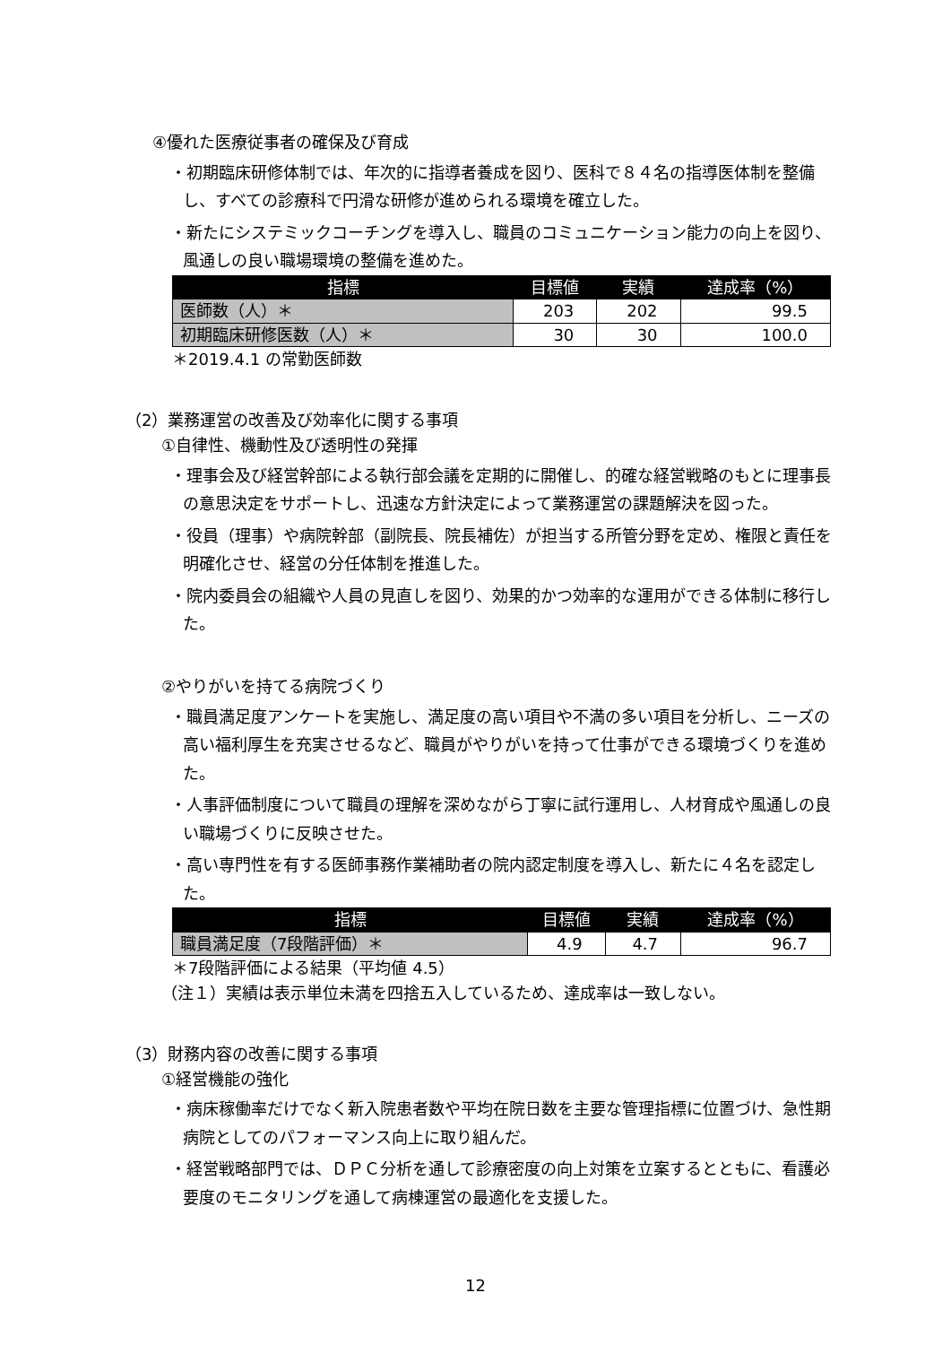④優れた医療従事者の確保及び育成
・初期臨床研修体制では、年次的に指導者養成を図り、医科で８４名の指導医体制を整備し、すべての診療科で円滑な研修が進められる環境を確立した。
・新たにシステミックコーチングを導入し、職員のコミュニケーション能力の向上を図り、風通しの良い職場環境の整備を進めた。
| 指標 | 目標値 | 実績 | 達成率（%） |
| --- | --- | --- | --- |
| 医師数（人）＊ | 203 | 202 | 99.5 |
| 初期臨床研修医数（人）＊ | 30 | 30 | 100.0 |
＊2019.4.1 の常勤医師数
（2）業務運営の改善及び効率化に関する事項
①自律性、機動性及び透明性の発揮
・理事会及び経営幹部による執行部会議を定期的に開催し、的確な経営戦略のもとに理事長の意思決定をサポートし、迅速な方針決定によって業務運営の課題解決を図った。
・役員（理事）や病院幹部（副院長、院長補佐）が担当する所管分野を定め、権限と責任を明確化させ、経営の分任体制を推進した。
・院内委員会の組織や人員の見直しを図り、効果的かつ効率的な運用ができる体制に移行した。
②やりがいを持てる病院づくり
・職員満足度アンケートを実施し、満足度の高い項目や不満の多い項目を分析し、ニーズの高い福利厚生を充実させるなど、職員がやりがいを持って仕事ができる環境づくりを進めた。
・人事評価制度について職員の理解を深めながら丁寧に試行運用し、人材育成や風通しの良い職場づくりに反映させた。
・高い専門性を有する医師事務作業補助者の院内認定制度を導入し、新たに４名を認定した。
| 指標 | 目標値 | 実績 | 達成率（%） |
| --- | --- | --- | --- |
| 職員満足度（7段階評価）＊ | 4.9 | 4.7 | 96.7 |
＊7段階評価による結果（平均値 4.5）
（注１）実績は表示単位未満を四捨五入しているため、達成率は一致しない。
（3）財務内容の改善に関する事項
①経営機能の強化
・病床稼働率だけでなく新入院患者数や平均在院日数を主要な管理指標に位置づけ、急性期病院としてのパフォーマンス向上に取り組んだ。
・経営戦略部門では、ＤＰＣ分析を通して診療密度の向上対策を立案するとともに、看護必要度のモニタリングを通して病棟運営の最適化を支援した。
12